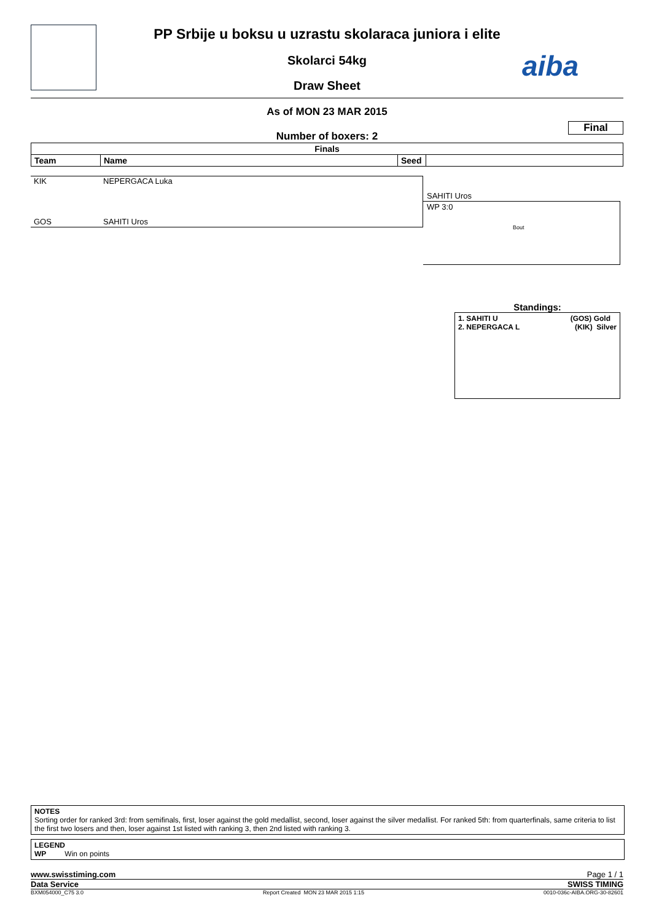aiba
PP Srbije u boksu u uzrastu skolaraca juniora i elite
Skolarci 54kg
Draw Sheet
As of MON 23 MAR 2015
Final
Number of boxers: 2
| Finals | | | |
| --- | --- | --- | --- |
| Team | Name | Seed | |
KIK NEPERGACA Luka
GOS SAHITI Uros
SAHITI Uros
WP 3:0
Bout
Standings:
1. SAHITI U (GOS) Gold
2. NEPERGACA L (KIK) Silver
NOTES
Sorting order for ranked 3rd: from semifinals, first, loser against the gold medallist, second, loser against the silver medallist. For ranked 5th: from quarterfinals, same criteria to list the first two losers and then, loser against 1st listed with ranking 3, then 2nd listed with ranking 3.
LEGEND
WP Win on points
www.swisstiming.com Page 1 / 1
Data Service SWISS TIMING
BXM054000_C75 3.0 Report Created MON 23 MAR 2015 1:15 0010-036c-AIBA.ORG-30-82601